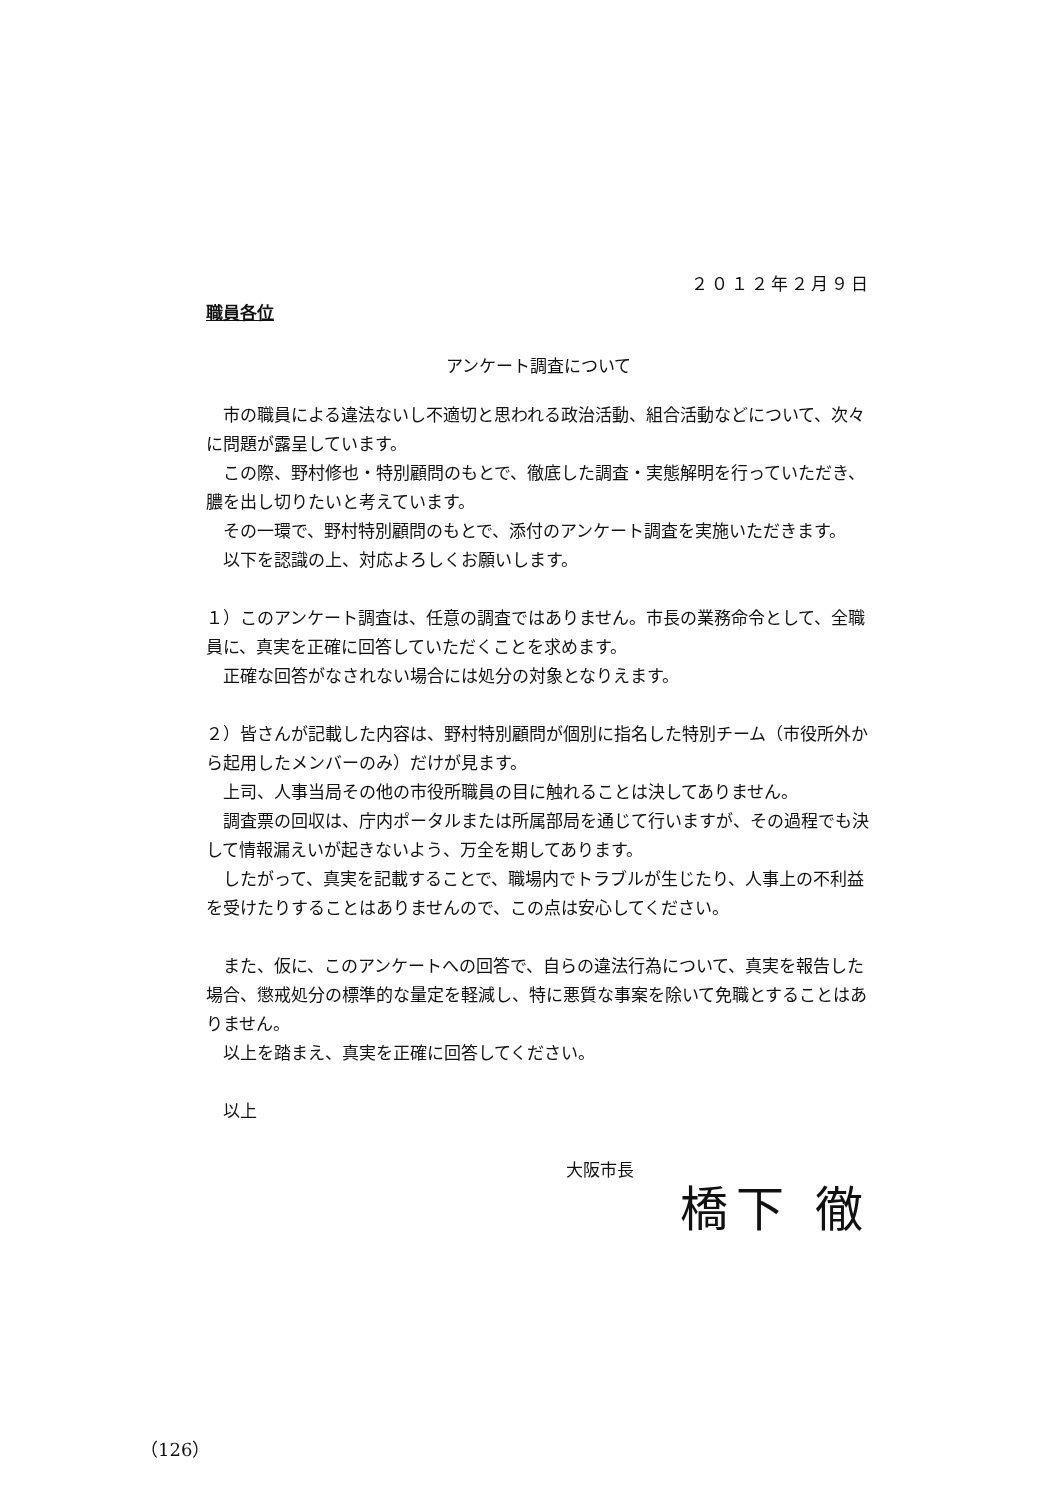２０１２年２月９日
職員各位
アンケート調査について
　市の職員による違法ないし不適切と思われる政治活動、組合活動などについて、次々に問題が露呈しています。
　この際、野村修也・特別顧問のもとで、徹底した調査・実態解明を行っていただき、膿を出し切りたいと考えています。
　その一環で、野村特別顧問のもとで、添付のアンケート調査を実施いただきます。
　以下を認識の上、対応よろしくお願いします。
１）このアンケート調査は、任意の調査ではありません。市長の業務命令として、全職員に、真実を正確に回答していただくことを求めます。
　正確な回答がなされない場合には処分の対象となりえます。
２）皆さんが記載した内容は、野村特別顧問が個別に指名した特別チーム（市役所外から起用したメンバーのみ）だけが見ます。
　上司、人事当局その他の市役所職員の目に触れることは決してありません。
　調査票の回収は、庁内ポータルまたは所属部局を通じて行いますが、その過程でも決して情報漏えいが起きないよう、万全を期してあります。
　したがって、真実を記載することで、職場内でトラブルが生じたり、人事上の不利益を受けたりすることはありませんので、この点は安心してください。
　また、仮に、このアンケートへの回答で、自らの違法行為について、真実を報告した場合、懲戒処分の標準的な量定を軽減し、特に悪質な事案を除いて免職とすることはありません。
　以上を踏まえ、真実を正確に回答してください。
　以上
大阪市長
橋下 徹
（126）